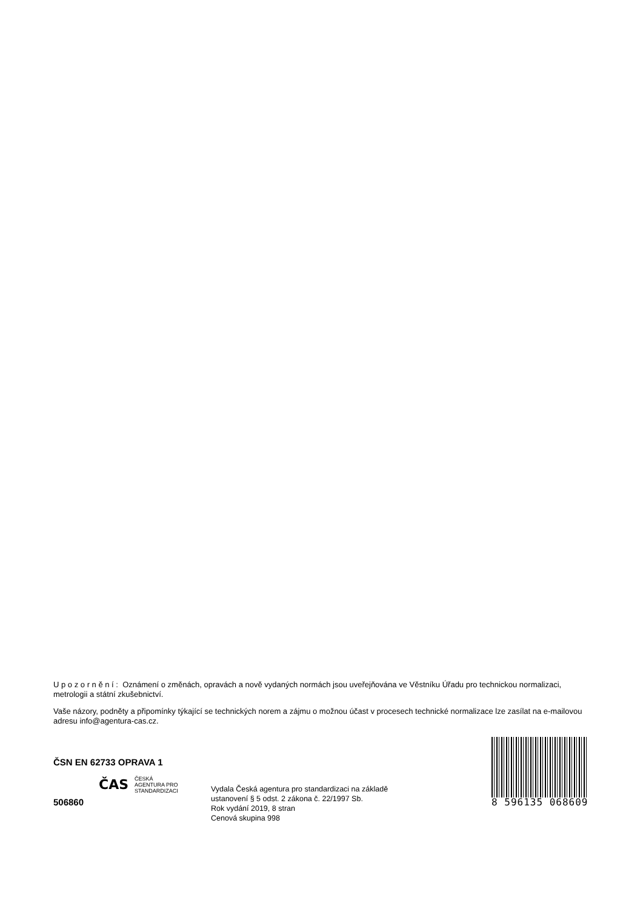U p o z o r n ě n í : Oznámení o změnách, opravách a nově vydaných normách jsou uveřejňována ve Věstníku Úřadu pro technickou normalizaci, metrologii a státní zkušebnictví.
Vaše názory, podněty a připomínky týkající se technických norem a zájmu o možnou účast v procesech technické normalizace lze zasílat na e-mailovou adresu info@agentura-cas.cz.
ČSN EN 62733 OPRAVA 1
ČAS
ČESKÁ
AGENTURA PRO
STANDARDIZACI
506860
Vydala Česká agentura pro standardizaci na základě
ustanovení § 5 odst. 2 zákona č. 22/1997 Sb.
Rok vydání 2019, 8 stran
Cenová skupina 998
8 596135 068609